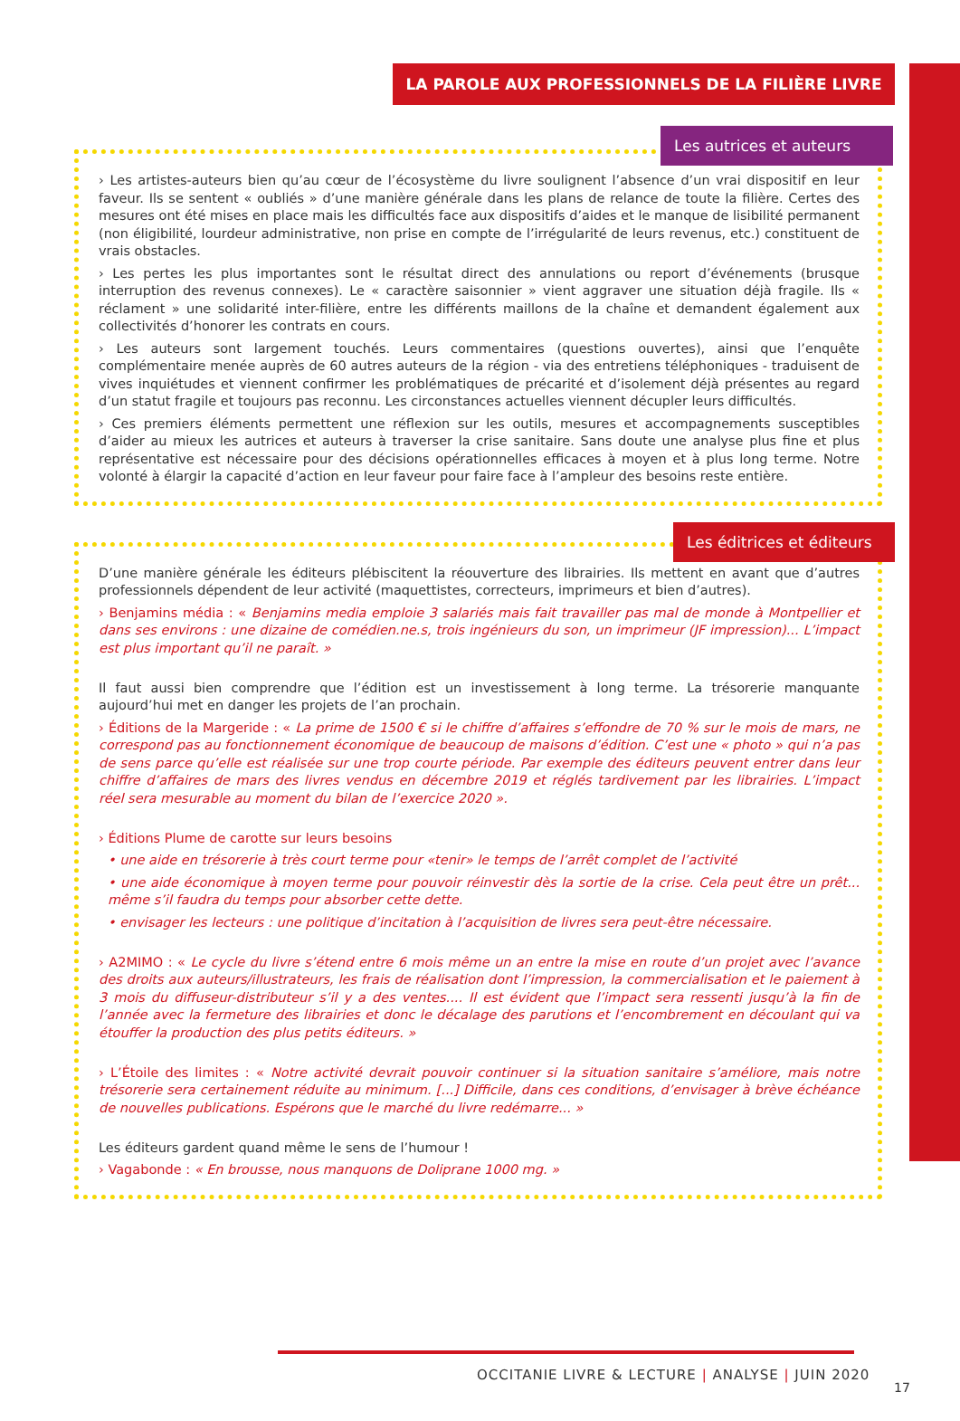LA PAROLE AUX PROFESSIONNELS DE LA FILIÈRE LIVRE
Les autrices et auteurs
› Les artistes-auteurs bien qu’au cœur de l’écosystème du livre soulignent l’absence d’un vrai dispositif en leur faveur. Ils se sentent « oubliés » d’une manière générale dans les plans de relance de toute la filière. Certes des mesures ont été mises en place mais les difficultés face aux dispositifs d’aides et le manque de lisibilité permanent (non éligibilité, lourdeur administrative, non prise en compte de l’irrégularité de leurs revenus, etc.) constituent de vrais obstacles.
› Les pertes les plus importantes sont le résultat direct des annulations ou report d’événements (brusque interruption des revenus connexes). Le « caractère saisonnier » vient aggraver une situation déjà fragile. Ils « réclament » une solidarité inter-filière, entre les différents maillons de la chaîne et demandent également aux collectivités d’honorer les contrats en cours.
› Les auteurs sont largement touchés. Leurs commentaires (questions ouvertes), ainsi que l’enquête complémentaire menée auprès de 60 autres auteurs de la région - via des entretiens téléphoniques - traduisent de vives inquiétudes et viennent confirmer les problématiques de précarité et d’isolement déjà présentes au regard d’un statut fragile et toujours pas reconnu. Les circonstances actuelles viennent décupler leurs difficultés.
› Ces premiers éléments permettent une réflexion sur les outils, mesures et accompagnements susceptibles d’aider au mieux les autrices et auteurs à traverser la crise sanitaire. Sans doute une analyse plus fine et plus représentative est nécessaire pour des décisions opérationnelles efficaces à moyen et à plus long terme. Notre volonté à élargir la capacité d’action en leur faveur pour faire face à l’ampleur des besoins reste entière.
Les éditrices et éditeurs
D’une manière générale les éditeurs plébiscitent la réouverture des librairies. Ils mettent en avant que d’autres professionnels dépendent de leur activité (maquettistes, correcteurs, imprimeurs et bien d’autres).
› Benjamins média : « Benjamins media emploie 3 salariés mais fait travailler pas mal de monde à Montpellier et dans ses environs : une dizaine de comédien.ne.s, trois ingénieurs du son, un imprimeur (JF impression)... L’impact est plus important qu’il ne paraît. »
Il faut aussi bien comprendre que l’édition est un investissement à long terme. La trésorerie manquante aujourd’hui met en danger les projets de l’an prochain.
› Éditions de la Margeride : « La prime de 1500 € si le chiffre d’affaires s’effondre de 70 % sur le mois de mars, ne correspond pas au fonctionnement économique de beaucoup de maisons d’édition. C’est une « photo » qui n’a pas de sens parce qu’elle est réalisée sur une trop courte période. Par exemple des éditeurs peuvent entrer dans leur chiffre d’affaires de mars des livres vendus en décembre 2019 et réglés tardivement par les librairies. L’impact réel sera mesurable au moment du bilan de l’exercice 2020 ».
› Éditions Plume de carotte sur leurs besoins
• une aide en trésorerie à très court terme pour «tenir» le temps de l’arrêt complet de l’activité
• une aide économique à moyen terme pour pouvoir réinvestir dès la sortie de la crise. Cela peut être un prêt... même s’il faudra du temps pour absorber cette dette.
• envisager les lecteurs : une politique d’incitation à l’acquisition de livres sera peut-être nécessaire.
› A2MIMO : « Le cycle du livre s’étend entre 6 mois même un an entre la mise en route d’un projet avec l’avance des droits aux auteurs/illustrateurs, les frais de réalisation dont l’impression, la commercialisation et le paiement à 3 mois du diffuseur-distributeur s’il y a des ventes.... Il est évident que l’impact sera ressenti jusqu’à la fin de l’année avec la fermeture des librairies et donc le décalage des parutions et l’encombrement en découlant qui va étouffer la production des plus petits éditeurs. »
› L’Étoile des limites : « Notre activité devrait pouvoir continuer si la situation sanitaire s’améliore, mais notre trésorerie sera certainement réduite au minimum. [...] Difficile, dans ces conditions, d’envisager à brève échéance de nouvelles publications. Espérons que le marché du livre redémarre... »
Les éditeurs gardent quand même le sens de l’humour !
› Vagabonde : « En brousse, nous manquons de Doliprane 1000 mg. »
OCCITANIE LIVRE & LECTURE | ANALYSE | JUIN 2020
17